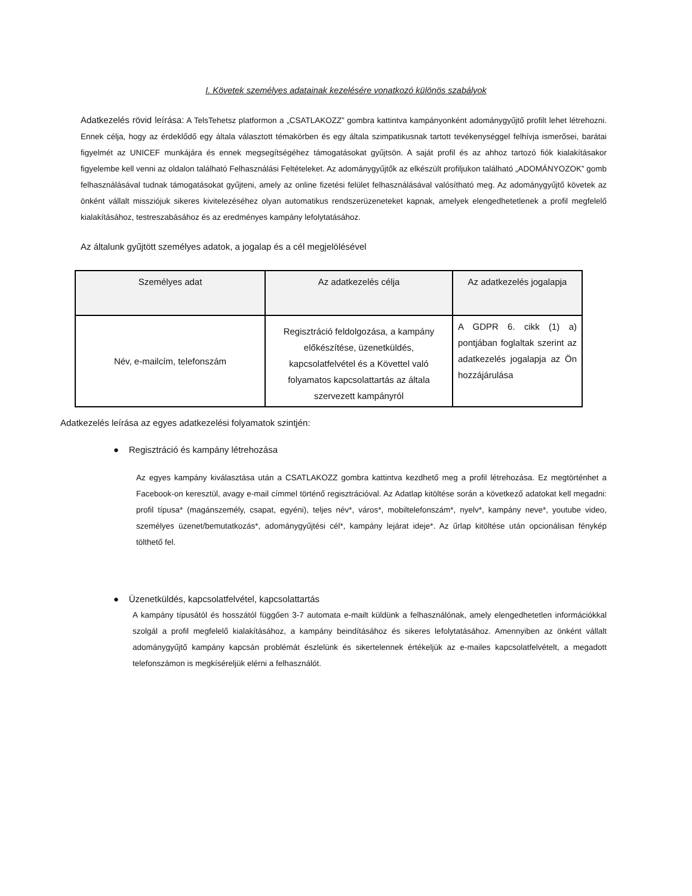I. Követek személyes adatainak kezelésére vonatkozó különös szabályok
Adatkezelés rövid leírása: A TelsTehetsz platformon a „CSATLAKOZZ” gombra kattintva kampányonként adománygyűjtő profilt lehet létrehozni. Ennek célja, hogy az érdeklődő egy általa választott témakörben és egy általa szimpatikusnak tartott tevékenységgel felhívja ismerősei, barátai figyelmét az UNICEF munkájára és ennek megsegítségéhez támogatásokat gyűjtsön. A saját profil és az ahhoz tartozó fiók kialakításakor figyelembe kell venni az oldalon található Felhasználási Feltételeket. Az adománygyűjtők az elkészült profiljukon található „ADOMÁNYOZOK” gomb felhasználásával tudnak támogatásokat gyűjteni, amely az online fizetési felület felhasználásával valósítható meg. Az adománygyűjtő követek az önként vállalt missziójuk sikeres kivitelezéséhez olyan automatikus rendszerüzeneteket kapnak, amelyek elengedhetetlenek a profil megfelelő kialakításához, testreszabásához és az eredményes kampány lefolytatásához.
Az általunk gyűjtött személyes adatok, a jogalap és a cél megjelölésével
| Személyes adat | Az adatkezelés célja | Az adatkezelés jogalapja |
| --- | --- | --- |
| Név, e-mailcím, telefonszám | Regisztráció feldolgozása, a kampány előkészítése, üzenetküldés, kapcsolatfelvétel és a Követtel való folyamatos kapcsolattartás az általa szervezett kampányról | A GDPR 6. cikk (1) a) pontjában foglaltak szerint az adatkezelés jogalapja az Ön hozzájárulása |
Adatkezelés leírása az egyes adatkezelési folyamatok szintjén:
● Regisztráció és kampány létrehozása
Az egyes kampány kiválasztása után a CSATLAKOZZ gombra kattintva kezdhető meg a profil létrehozása. Ez megtörténhet a Facebook-on keresztül, avagy e-mail címmel történő regisztrációval. Az Adatlap kitöltése során a következő adatokat kell megadni: profil típusa* (magánszemély, csapat, egyéni), teljes név*, város*, mobiltelefonszám*, nyelv*, kampány neve*, youtube video, személyes üzenet/bemutatkozás*, adománygyűjtési cél*, kampány lejárat ideje*. Az űrlap kitöltése után opcionálisan fénykép tölthető fel.
● Üzenetküldés, kapcsolatfelvétel, kapcsolattartás
A kampány típusától és hosszától függően 3-7 automata e-mailt küldünk a felhasználónak, amely elengedhetetlen információkkal szolgál a profil megfelelő kialakításához, a kampány beindításához és sikeres lefolytatásához. Amennyiben az önként vállalt adománygyűjtő kampány kapcsán problémát észlelünk és sikertelennek értékeljük az e-mailes kapcsolatfelvételt, a megadott telefonszámon is megkíséreljük elérni a felhasználót.